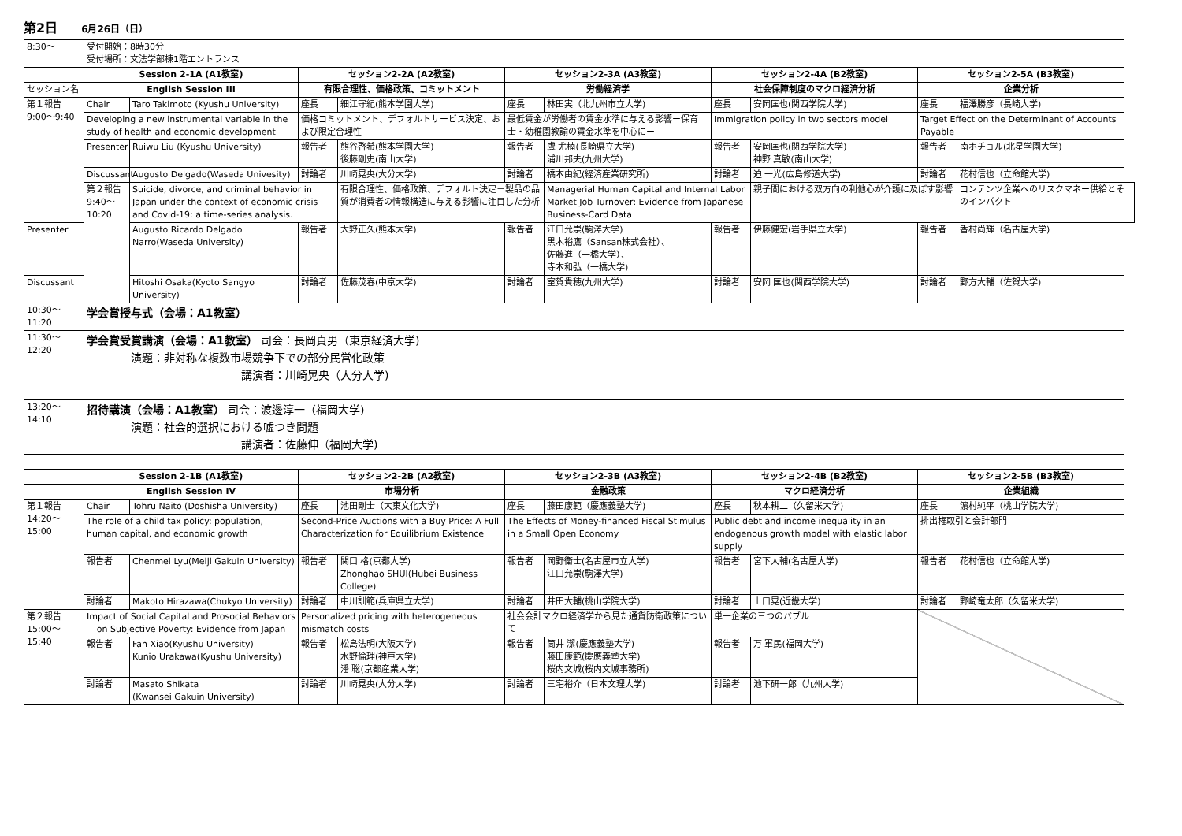第2日 6月26日（日）
| 8:30〜 | 受付開始：8時30分 受付場所：文法学部棟1階エントランス | | | | | | | | | |
| | Session 2-1A (A1教室) | | セッション2-2A (A2教室) | | セッション2-3A (A3教室) | | セッション2-4A (B2教室) | | セッション2-5A (B3教室) | |
| セッション名 | English Session III | | 有限合理性、価格政策、コミットメント | | 労働経済学 | | 社会保障制度のマクロ経済分析 | | 企業分析 | |
| 第１報告 9:00〜9:40 | Chair | Taro Takimoto (Kyushu University) | 座長 | 細江守紀(熊本学園大学) | 座長 | 林田実（北九州市立大学) | 座長 | 安岡匡也(関西学院大学) | 座長 | 福澤勝彦（長崎大学) |
| | Developing a new instrumental variable in the study of health and economic development | | 価格コミットメント、デフォルトサービス決定、および限定合理性 | | 最低賃金が労働者の賃金水準に与える影響ー保育士・幼稚園教諭の賃金水準を中心にー | | Immigration policy in two sectors model | | Target Effect on the Determinant of Accounts Payable | |
| | Presenter | Ruiwu Liu (Kyushu University) | 報告者 | 熊谷啓希(熊本学園大学) 後藤剛史(南山大学) | 報告者 | 虞 尤楠(長崎県立大学) 浦川邦夫(九州大学) | 報告者 | 安岡匡也(関西学院大学) 神野 真敏(南山大学) | 報告者 | 南ホチョル(北星学園大学) |
| | Discussant | Augusto Delgado(Waseda Univesity) | 討論者 | 川崎晃央(大分大学) | 討論者 | 橋本由紀(経済産業研究所) | 討論者 | 迫 一光(広島修道大学) | 討論者 | 花村信也（立命館大学) |
| | 第２報告 9:40〜10:20 | Suicide, divorce, and criminal behavior in Japan under the context of economic crisis and Covid-19: a time-series analysis. | | 有限合理性、価格政策、デフォルト決定－製品の品質が消費者の情報構造に与える影響に注目した分析－ | | Managerial Human Capital and Internal Labor Market Job Turnover: Evidence from Japanese Business-Card Data | | 親子間における双方向の利他心が介護に及ぼす影響 | | コンテンツ企業へのリスクマネー供給とそのインパクト |
| Presenter | | Augusto Ricardo Delgado Narro(Waseda University) | 報告者 | 大野正久(熊本大学) | 報告者 | 江口允崇(駒澤大学) 黒木裕鷹（Sansan株式会社）、 佐藤進（一橋大学）、 寺本和弘（一橋大学) | 報告者 | 伊藤健宏(岩手県立大学) | 報告者 | 香村尚輝（名古屋大学) |
| Discussant | | Hitoshi Osaka(Kyoto Sangyo University) | 討論者 | 佐藤茂春(中京大学) | 討論者 | 室賀貴穂(九州大学) | 討論者 | 安岡 匡也(関西学院大学) | 討論者 | 野方大輔（佐賀大学) |
| 10:30〜11:20 | 学会賞授与式（会場：A1教室） | | | | | | | | | |
| 11:30〜12:20 | 学会賞受賞講演（会場：A1教室） 司会：長岡貞男（東京経済大学) 演題：非対称な複数市場競争下での部分民営化政策 講演者：川崎晃央（大分大学) | | | | | | | | | |
| 13:20〜14:10 | 招待講演（会場：A1教室） 司会：渡邊淳一（福岡大学) 演題：社会的選択における嘘つき問題 講演者：佐藤伸（福岡大学) | | | | | | | | | |
| | Session 2-1B (A1教室) | | セッション2-2B (A2教室) | | セッション2-3B (A3教室) | | セッション2-4B (B2教室) | | セッション2-5B (B3教室) | |
| | English Session IV | | 市場分析 | | 金融政策 | | マクロ経済分析 | | 企業組織 | |
| 第１報告 14:20〜15:00 | Chair | Tohru Naito (Doshisha University) | 座長 | 池田剛士（大東文化大学) | 座長 | 藤田康範（慶應義塾大学) | 座長 | 秋本耕二（久留米大学) | 座長 | 濵村純平（桃山学院大学) |
| | The role of a child tax policy: population, human capital, and economic growth | | Second-Price Auctions with a Buy Price: A Full Characterization for Equilibrium Existence | | The Effects of Money-financed Fiscal Stimulus in a Small Open Economy | | Public debt and income inequality in an endogenous growth model with elastic labor supply | | 排出権取引と会計部門 | |
| | 報告者 | Chenmei Lyu(Meiji Gakuin University) | 報告者 | 関口 格(京都大学) Zhonghao SHUI(Hubei Business College) | 報告者 | 岡野衛士(名古屋市立大学) 江口允崇(駒澤大学) | 報告者 | 宮下大輔(名古屋大学) | 報告者 | 花村信也（立命館大学) |
| | 討論者 | Makoto Hirazawa(Chukyo University) | 討論者 | 中川訓範(兵庫県立大学) | 討論者 | 井田大輔(桃山学院大学) | 討論者 | 上口晃(近畿大学) | 討論者 | 野崎竜太郎（久留米大学) |
| 第２報告 15:00〜15:40 | Impact of Social Capital and Prosocial Behaviors on Subjective Poverty: Evidence from Japan | | Personalized pricing with heterogeneous mismatch costs | | 社会会計マクロ経済学から見た通貨防衛政策について | | 単一企業の三つのバブル | | | |
| | 報告者 | Fan Xiao(Kyushu University) Kunio Urakawa(Kyushu University) | 報告者 | 松島法明(大阪大学) 水野倫理(神戸大学) 潘 聡(京都産業大学) | 報告者 | 筒井 潔(慶應義塾大学) 藤田康範(慶應義塾大学) 桜内文城(桜内文城事務所) | 報告者 | 万 軍民(福岡大学) | | |
| | 討論者 | Masato Shikata (Kwansei Gakuin University) | 討論者 | 川崎晃央(大分大学) | 討論者 | 三宅裕介（日本文理大学) | 討論者 | 池下研一郎（九州大学) | | |